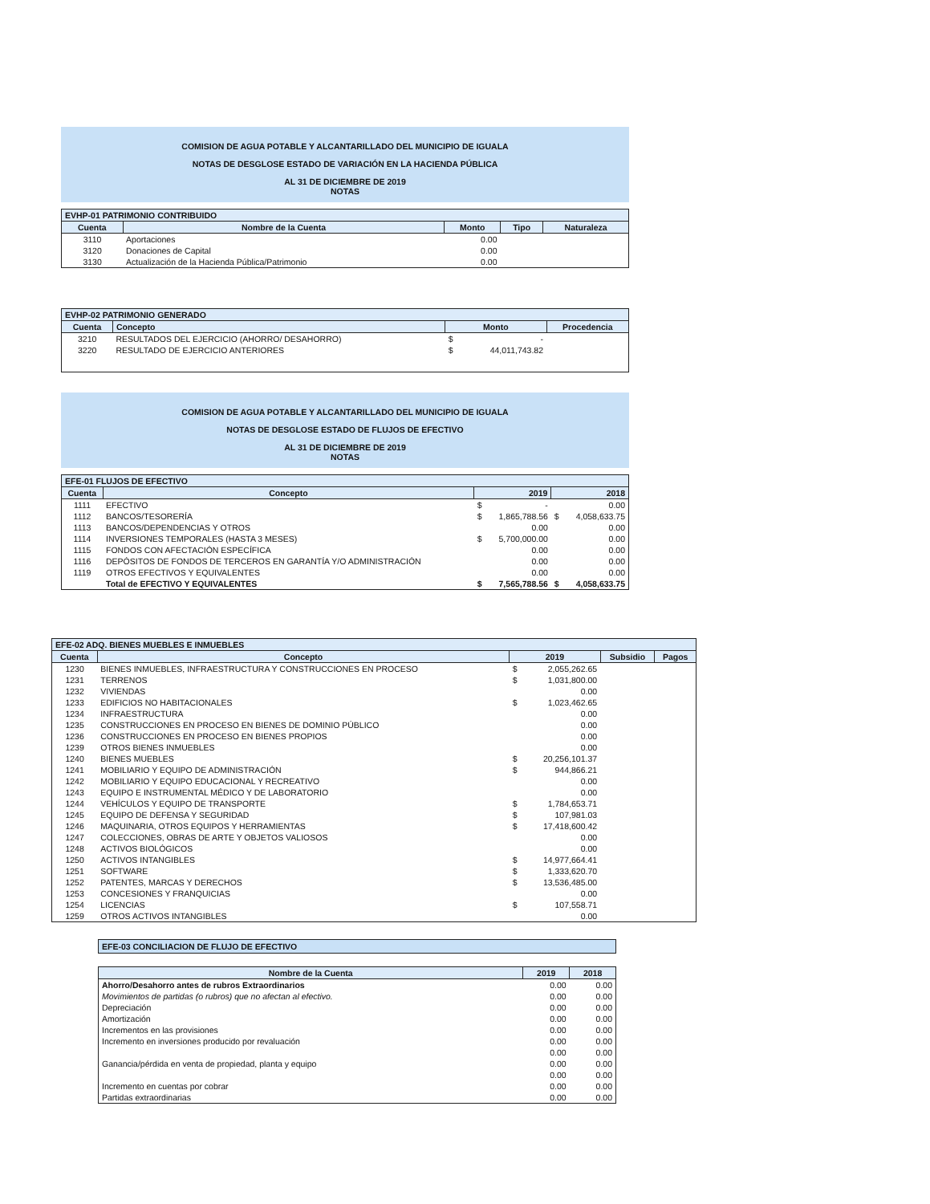COMISION DE AGUA POTABLE Y ALCANTARILLADO DEL MUNICIPIO DE IGUALA
NOTAS DE DESGLOSE ESTADO DE VARIACIÓN EN LA HACIENDA PÚBLICA
AL 31 DE DICIEMBRE DE 2019
NOTAS
| EVHP-01 PATRIMONIO CONTRIBUIDO | | | | |
| --- | --- | --- | --- | --- |
| Cuenta | Nombre de la Cuenta | Monto | Tipo | Naturaleza |
| 3110 | Aportaciones | 0.00 | | |
| 3120 | Donaciones de Capital | 0.00 | | |
| 3130 | Actualización de la Hacienda Pública/Patrimonio | 0.00 | | |
| EVHP-02 PATRIMONIO GENERADO | | | | |
| --- | --- | --- | --- | --- |
| Cuenta | Concepto | Monto | | Procedencia |
| 3210 | RESULTADOS DEL EJERCICIO (AHORRO/ DESAHORRO) | $ | - | |
| 3220 | RESULTADO DE EJERCICIO ANTERIORES | $ | 44,011,743.82 | |
COMISION DE AGUA POTABLE Y ALCANTARILLADO DEL MUNICIPIO DE IGUALA
NOTAS DE DESGLOSE ESTADO DE FLUJOS DE EFECTIVO
AL 31 DE DICIEMBRE DE 2019
NOTAS
| EFE-01 FLUJOS DE EFECTIVO | | | | | |
| --- | --- | --- | --- | --- | --- |
| Cuenta | Concepto | 2019 | | 2018 | |
| 1111 | EFECTIVO | $ | - | | 0.00 |
| 1112 | BANCOS/TESORERÍA | $ | 1,865,788.56 | $ | 4,058,633.75 |
| 1113 | BANCOS/DEPENDENCIAS Y OTROS | | 0.00 | | 0.00 |
| 1114 | INVERSIONES TEMPORALES (HASTA 3 MESES) | $ | 5,700,000.00 | | 0.00 |
| 1115 | FONDOS CON AFECTACIÓN ESPECÍFICA | | 0.00 | | 0.00 |
| 1116 | DEPÓSITOS DE FONDOS DE TERCEROS EN GARANTÍA Y/O ADMINISTRACIÓN | | 0.00 | | 0.00 |
| 1119 | OTROS EFECTIVOS Y EQUIVALENTES | | 0.00 | | 0.00 |
| | Total de EFECTIVO Y EQUIVALENTES | $ | 7,565,788.56 | $ | 4,058,633.75 |
| EFE-02 ADQ. BIENES MUEBLES E INMUEBLES | | | | | |
| --- | --- | --- | --- | --- | --- |
| Cuenta | Concepto | 2019 | | Subsidio | Pagos |
| 1230 | BIENES INMUEBLES, INFRAESTRUCTURA Y CONSTRUCCIONES EN PROCESO | $ | 2,055,262.65 | | |
| 1231 | TERRENOS | $ | 1,031,800.00 | | |
| 1232 | VIVIENDAS | | 0.00 | | |
| 1233 | EDIFICIOS NO HABITACIONALES | $ | 1,023,462.65 | | |
| 1234 | INFRAESTRUCTURA | | 0.00 | | |
| 1235 | CONSTRUCCIONES EN PROCESO EN BIENES DE DOMINIO PÚBLICO | | 0.00 | | |
| 1236 | CONSTRUCCIONES EN PROCESO EN BIENES PROPIOS | | 0.00 | | |
| 1239 | OTROS BIENES INMUEBLES | | 0.00 | | |
| 1240 | BIENES MUEBLES | $ | 20,256,101.37 | | |
| 1241 | MOBILIARIO Y EQUIPO DE ADMINISTRACIÓN | $ | 944,866.21 | | |
| 1242 | MOBILIARIO Y EQUIPO EDUCACIONAL Y RECREATIVO | | 0.00 | | |
| 1243 | EQUIPO E INSTRUMENTAL MÉDICO Y DE LABORATORIO | | 0.00 | | |
| 1244 | VEHÍCULOS Y EQUIPO DE TRANSPORTE | $ | 1,784,653.71 | | |
| 1245 | EQUIPO DE DEFENSA Y SEGURIDAD | $ | 107,981.03 | | |
| 1246 | MAQUINARIA, OTROS EQUIPOS Y HERRAMIENTAS | $ | 17,418,600.42 | | |
| 1247 | COLECCIONES, OBRAS DE ARTE Y OBJETOS VALIOSOS | | 0.00 | | |
| 1248 | ACTIVOS BIOLÓGICOS | | 0.00 | | |
| 1250 | ACTIVOS INTANGIBLES | $ | 14,977,664.41 | | |
| 1251 | SOFTWARE | $ | 1,333,620.70 | | |
| 1252 | PATENTES, MARCAS Y DERECHOS | $ | 13,536,485.00 | | |
| 1253 | CONCESIONES Y FRANQUICIAS | | 0.00 | | |
| 1254 | LICENCIAS | $ | 107,558.71 | | |
| 1259 | OTROS ACTIVOS INTANGIBLES | | 0.00 | | |
EFE-03 CONCILIACION DE FLUJO DE EFECTIVO
| Nombre de la Cuenta | 2019 | 2018 |
| --- | --- | --- |
| Ahorro/Desahorro antes de rubros Extraordinarios | 0.00 | 0.00 |
| Movimientos de partidas (o rubros) que no afectan al efectivo. | 0.00 | 0.00 |
| Depreciación | 0.00 | 0.00 |
| Amortización | 0.00 | 0.00 |
| Incrementos en las provisiones | 0.00 | 0.00 |
| Incremento en inversiones producido por revaluación | 0.00 | 0.00 |
| | 0.00 | 0.00 |
| Ganancia/pérdida en venta de propiedad, planta y equipo | 0.00 | 0.00 |
| | 0.00 | 0.00 |
| Incremento en cuentas por cobrar | 0.00 | 0.00 |
| Partidas extraordinarias | 0.00 | 0.00 |